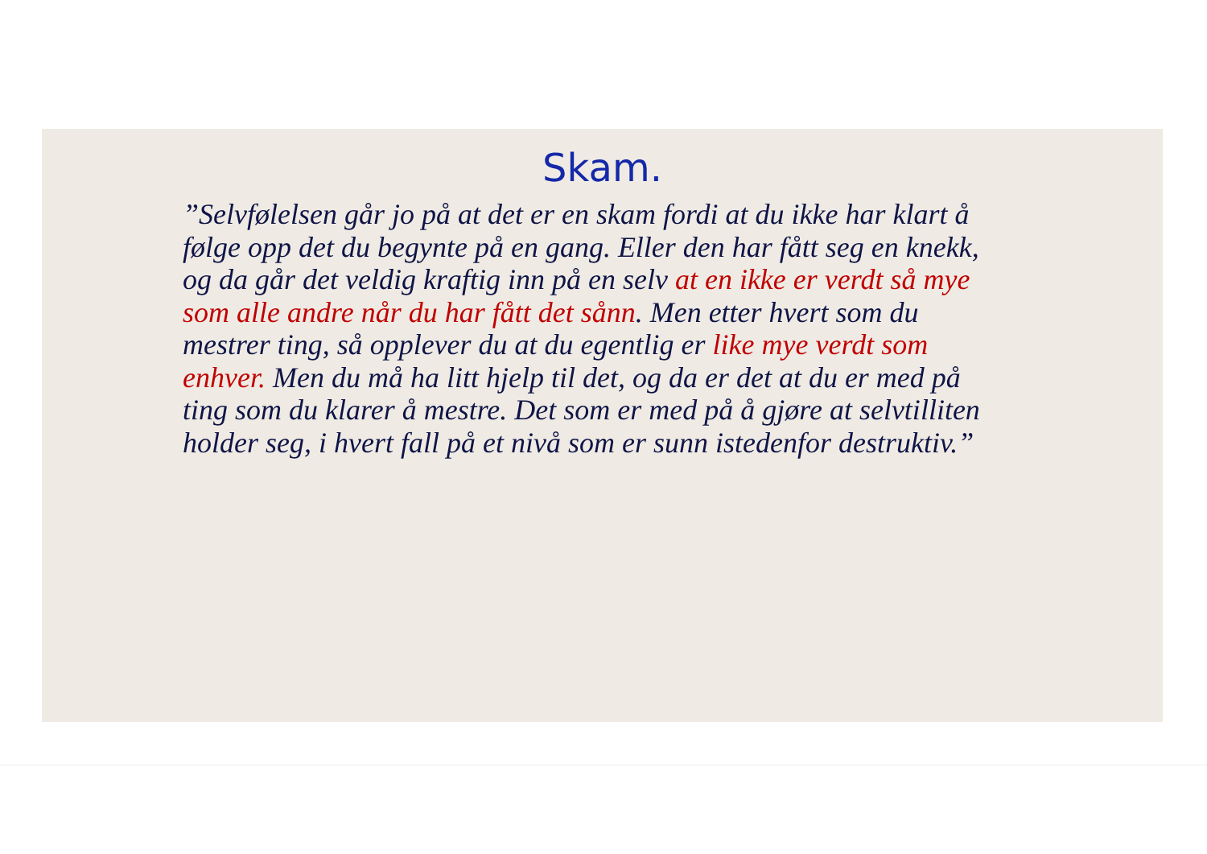Skam.
”Selvfølelsen går jo på at det er en skam fordi at du ikke har klart å følge opp det du begynte på en gang. Eller den har fått seg en knekk, og da går det veldig kraftig inn på en selv at en ikke er verdt så mye som alle andre når du har fått det sånn. Men etter hvert som du mestrer ting, så opplever du at du egentlig er like mye verdt som enhver. Men du må ha litt hjelp til det, og da er det at du er med på ting som du klarer å mestre. Det som er med på å gjøre at selvtilliten holder seg, i hvert fall på et nivå som er sunn istedenfor destruktiv.”